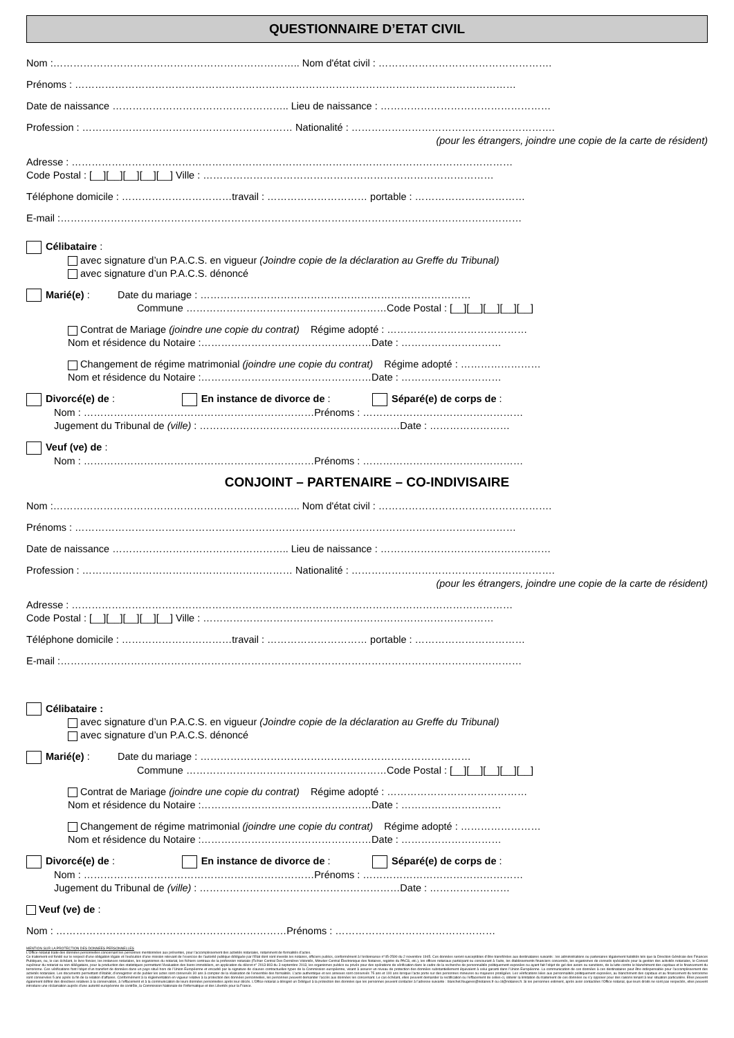QUESTIONNAIRE D’ETAT CIVIL
Nom :……………………………………………………………….. Nom d'état civil : …………………………………………….
Prénoms : ……………………………………………………………………………………………………………………
Date de naissance …………………………………………….. Lieu de naissance : ……………………………………………
Profession : ……………………………………………………… Nationalité : …………………………………………………….
(pour les étrangers, joindre une copie de la carte de résident)
Adresse : ……………………………………………………………………………………………………………………
Code Postal : [__][__][__][__][__] Ville : ……………………………………………………………………………
Téléphone domicile : ……………………………travail : ………………………… portable : ……………………………
E-mail :…………………………………………………………………………………………………………………………
Célibataire :
avec signature d’un P.A.C.S. en vigueur (Joindre copie de la déclaration au Greffe du Tribunal)
avec signature d’un P.A.C.S. dénoncé
Marié(e) : Date du mariage : ………………………………………………………………………
Commune ……………………………………………………Code Postal : [__][__][__][__][__]
Contrat de Mariage (joindre une copie du contrat) Régime adopté : ……………………………………
Nom et résidence du Notaire :……………………………………………Date : …………………………
Changement de régime matrimonial (joindre une copie du contrat) Régime adopté : ……………………
Nom et résidence du Notaire :……………………………………………Date : …………………………
Divorcé(e) de : En instance de divorce de : Séparé(e) de corps de :
Nom : ……………………………………………………………Prénoms : …………………………………………
Jugement du Tribunal de (ville) : ……………………………………………………Date : ……………………
Veuf (ve) de :
Nom : ……………………………………………………………Prénoms : …………………………………………
CONJOINT – PARTENAIRE – CO-INDIVISAIRE
Nom :……………………………………………………………….. Nom d'état civil : …………………………………………….
Prénoms : ……………………………………………………………………………………………………………………
Date de naissance …………………………………………….. Lieu de naissance : ……………………………………………
Profession : ……………………………………………………… Nationalité : …………………………………………………….
(pour les étrangers, joindre une copie de la carte de résident)
Adresse : ……………………………………………………………………………………………………………………
Code Postal : [__][__][__][__][__] Ville : ……………………………………………………………………………
Téléphone domicile : ……………………………travail : ………………………… portable : ……………………………
E-mail :…………………………………………………………………………………………………………………………
Célibataire :
avec signature d’un P.A.C.S. en vigueur (Joindre copie de la déclaration au Greffe du Tribunal)
avec signature d’un P.A.C.S. dénoncé
Marié(e) : Date du mariage : ………………………………………………………………………
Commune ……………………………………………………Code Postal : [__][__][__][__][__]
Contrat de Mariage (joindre une copie du contrat) Régime adopté : ……………………………………
Nom et résidence du Notaire :……………………………………………Date : …………………………
Changement de régime matrimonial (joindre une copie du contrat) Régime adopté : ……………………
Nom et résidence du Notaire :……………………………………………Date : …………………………
Divorcé(e) de : En instance de divorce de : Séparé(e) de corps de :
Nom : ……………………………………………………………Prénoms : …………………………………………
Jugement du Tribunal de (ville) : ……………………………………………………Date : ……………………
Veuf (ve) de :
Nom : ……………………………………………………………Prénoms : …………………………………………
MENTION SUR LA PROTECTION DES DONNEES PERSONNELLES
L’Office notarial traite des données personnelles concernant les personnes mentionnées aux présentes, pour l’accomplissement des activités notariales, notamment de formalités d’actes.
Ce traitement est fondé sur le respect d’une obligation légale et l’exécution d’une mission relevant de l’exercice de l’autorité publique déléguée par l’Etat dont sont investis les notaires, officiers publics, conformément à l’ordonnance n°45-2590 du 2 novembre 1945. Ces données seront susceptibles d’être transférées aux destinataires suivants : les administrations ou partenaires légalement habilités tels que la Direction Générale des Finances Publiques, ou, le cas échéant, le livre foncier, les instances notariales, les organismes du notariat, les fichiers centraux de la profession notariale (Fichier Central Des Dernières Volontés, Minutier Central Électronique des Notaires, registre du PACS, etc.), les offices notariaux participant ou concourant à l’acte, les établissements financiers concernés, les organismes de conseils spécialisés pour la gestion des activités notariales, le Conseil supérieur du notariat ou son délégataire, pour la production des statistiques permettant l’évaluation des biens immobiliers, en application du décret n° 2013-803 du 3 septembre 2013, les organismes publics ou privés pour des opérations de vérification dans le cadre de la recherche de personnalités politiquement exposées ou ayant fait l’objet de gel des avoirs ou sanctions, de la lutte contre le blanchiment des capitaux et le financement du terrorisme. Ces vérifications font l’objet d’un transfert de données dans un pays situé hors de l’Union Européenne et encadré par la signature de clauses contractuelles types de la Commission européenne, visant à assurer un niveau de protection des données substantiellement équivalent à celui garanti dans l’Union Européenne. La communication de ces données à ces destinataires peut être indispensable pour l’accomplissement des activités notariales. Les documents permettant d’établir, d’enregistrer et de publier les actes sont conservés 30 ans à compter de la réalisation de l’ensemble des formalités. L’acte authentique et ses annexes sont conservés 75 ans et 100 ans lorsque l’acte porte sur des personnes mineures ou majeures protégées. Les vérifications liées aux personnalités politiquement exposées, au blanchiment des capitaux et au financement du terrorisme sont conservées 5 ans après la fin de la relation d’affaires. Conformément à la réglementation en vigueur relative à la protection des données personnelles, les personnes peuvent demander l’accès aux données les concernant. Le cas échéant, elles peuvent demander la rectification ou l’effacement de celles-ci, obtenir la limitation du traitement de ces données ou s’y opposer pour des raisons tenant à leur situation particulière. Elles peuvent également définir des directives relatives à la conservation, à l’effacement et à la communication de leurs données personnelles après leur décès. L’Office notarial a désigné un Délégué à la protection des données que les personnes peuvent contacter à l’adresse suivante : blanchet.fougeres@notaires.fr ou cil@notaires.fr. Si les personnes estiment, après avoir contactées l’Office notarial, que leurs droits ne sont pas respectés, elles peuvent introduire une réclamation auprès d’une autorité européenne de contrôle, la Commission Nationale de l’Informatique et des Libertés pour la France.